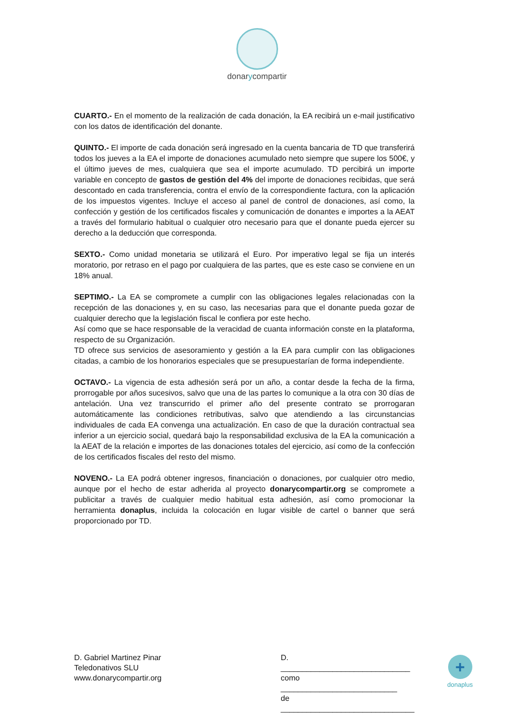donarycompartir
CUARTO.- En el momento de la realización de cada donación, la EA recibirá un e-mail justificativo con los datos de identificación del donante.
QUINTO.- El importe de cada donación será ingresado en la cuenta bancaria de TD que transferirá todos los jueves a la EA el importe de donaciones acumulado neto siempre que supere los 500€, y el último jueves de mes, cualquiera que sea el importe acumulado. TD percibirá un importe variable en concepto de gastos de gestión del 4% del importe de donaciones recibidas, que será descontado en cada transferencia, contra el envío de la correspondiente factura, con la aplicación de los impuestos vigentes. Incluye el acceso al panel de control de donaciones, así como, la confección y gestión de los certificados fiscales y comunicación de donantes e importes a la AEAT a través del formulario habitual o cualquier otro necesario para que el donante pueda ejercer su derecho a la deducción que corresponda.
SEXTO.- Como unidad monetaria se utilizará el Euro. Por imperativo legal se fija un interés moratorio, por retraso en el pago por cualquiera de las partes, que es este caso se conviene en un 18% anual.
SEPTIMO.- La EA se compromete a cumplir con las obligaciones legales relacionadas con la recepción de las donaciones y, en su caso, las necesarias para que el donante pueda gozar de cualquier derecho que la legislación fiscal le confiera por este hecho.
Así como que se hace responsable de la veracidad de cuanta información conste en la plataforma, respecto de su Organización.
TD ofrece sus servicios de asesoramiento y gestión a la EA para cumplir con las obligaciones citadas, a cambio de los honorarios especiales que se presupuestarían de forma independiente.
OCTAVO.- La vigencia de esta adhesión será por un año, a contar desde la fecha de la firma, prorrogable por años sucesivos, salvo que una de las partes lo comunique a la otra con 30 días de antelación. Una vez transcurrido el primer año del presente contrato se prorrogaran automáticamente las condiciones retributivas, salvo que atendiendo a las circunstancias individuales de cada EA convenga una actualización. En caso de que la duración contractual sea inferior a un ejercicio social, quedará bajo la responsabilidad exclusiva de la EA la comunicación a la AEAT de la relación e importes de las donaciones totales del ejercicio, así como de la confección de los certificados fiscales del resto del mismo.
NOVENO.- La EA podrá obtener ingresos, financiación o donaciones, por cualquier otro medio, aunque por el hecho de estar adherida al proyecto donarycompartir.org se compromete a publicitar a través de cualquier medio habitual esta adhesión, así como promocionar la herramienta donaplus, incluida la colocación en lugar visible de cartel o banner que será proporcionado por TD.
D. Gabriel Martinez Pinar
Teledonativos SLU
www.donarycompartir.org
D. ______________________________
como ___________________________
de _______________________________
+
donaplus